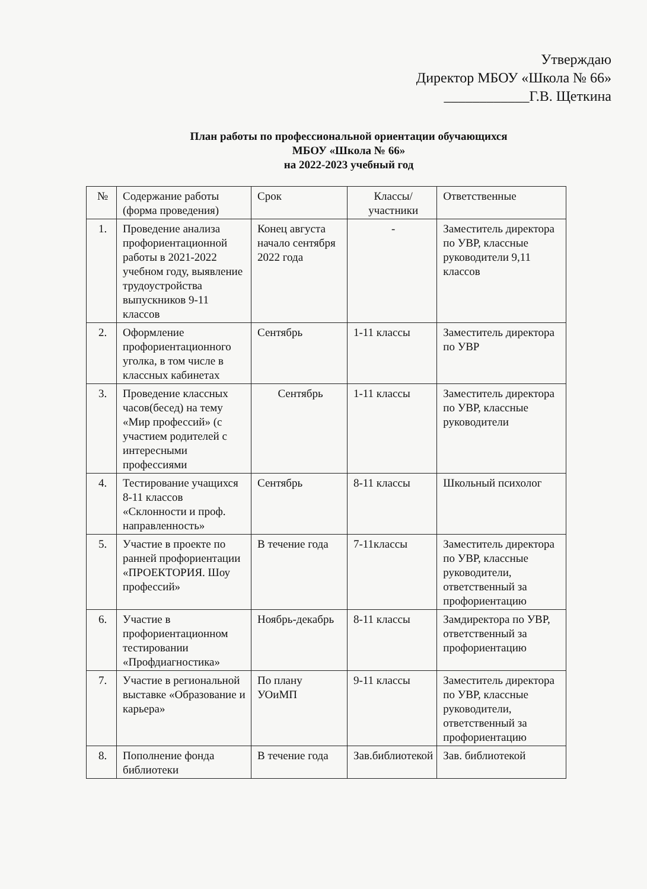Утверждаю
Директор МБОУ «Школа № 66»
____________Г.В. Щеткина
План работы по профессиональной ориентации обучающихся
МБОУ «Школа № 66»
на 2022-2023 учебный год
| № | Содержание работы (форма проведения) | Срок | Классы/ участники | Ответственные |
| --- | --- | --- | --- | --- |
| 1. | Проведение анализа профориентационной работы в 2021-2022 учебном году, выявление трудоустройства выпускников 9-11 классов | Конец августа начало сентября 2022 года | - | Заместитель директора по УВР, классные руководители 9,11 классов |
| 2. | Оформление профориентационного уголка, в том числе в классных кабинетах | Сентябрь | 1-11 классы | Заместитель директора по УВР |
| 3. | Проведение классных часов(бесед) на тему «Мир профессий» (с участием родителей с интересными профессиями | Сентябрь | 1-11 классы | Заместитель директора по УВР, классные руководители |
| 4. | Тестирование учащихся 8-11 классов «Склонности и проф. направленность» | Сентябрь | 8-11 классы | Школьный психолог |
| 5. | Участие в проекте по ранней профориентации «ПРОЕКТОРИЯ. Шоу профессий» | В течение года | 7-11классы | Заместитель директора по УВР, классные руководители, ответственный за профориентацию |
| 6. | Участие в профориентационном тестировании «Профдиагностика» | Ноябрь-декабрь | 8-11 классы | Замдиректора по УВР, ответственный за профориентацию |
| 7. | Участие в региональной выставке «Образование и карьера» | По плану УОиМП | 9-11 классы | Заместитель директора по УВР, классные руководители, ответственный за профориентацию |
| 8. | Пополнение фонда библиотеки | В течение года | Зав.библиотекой | Зав. библиотекой |